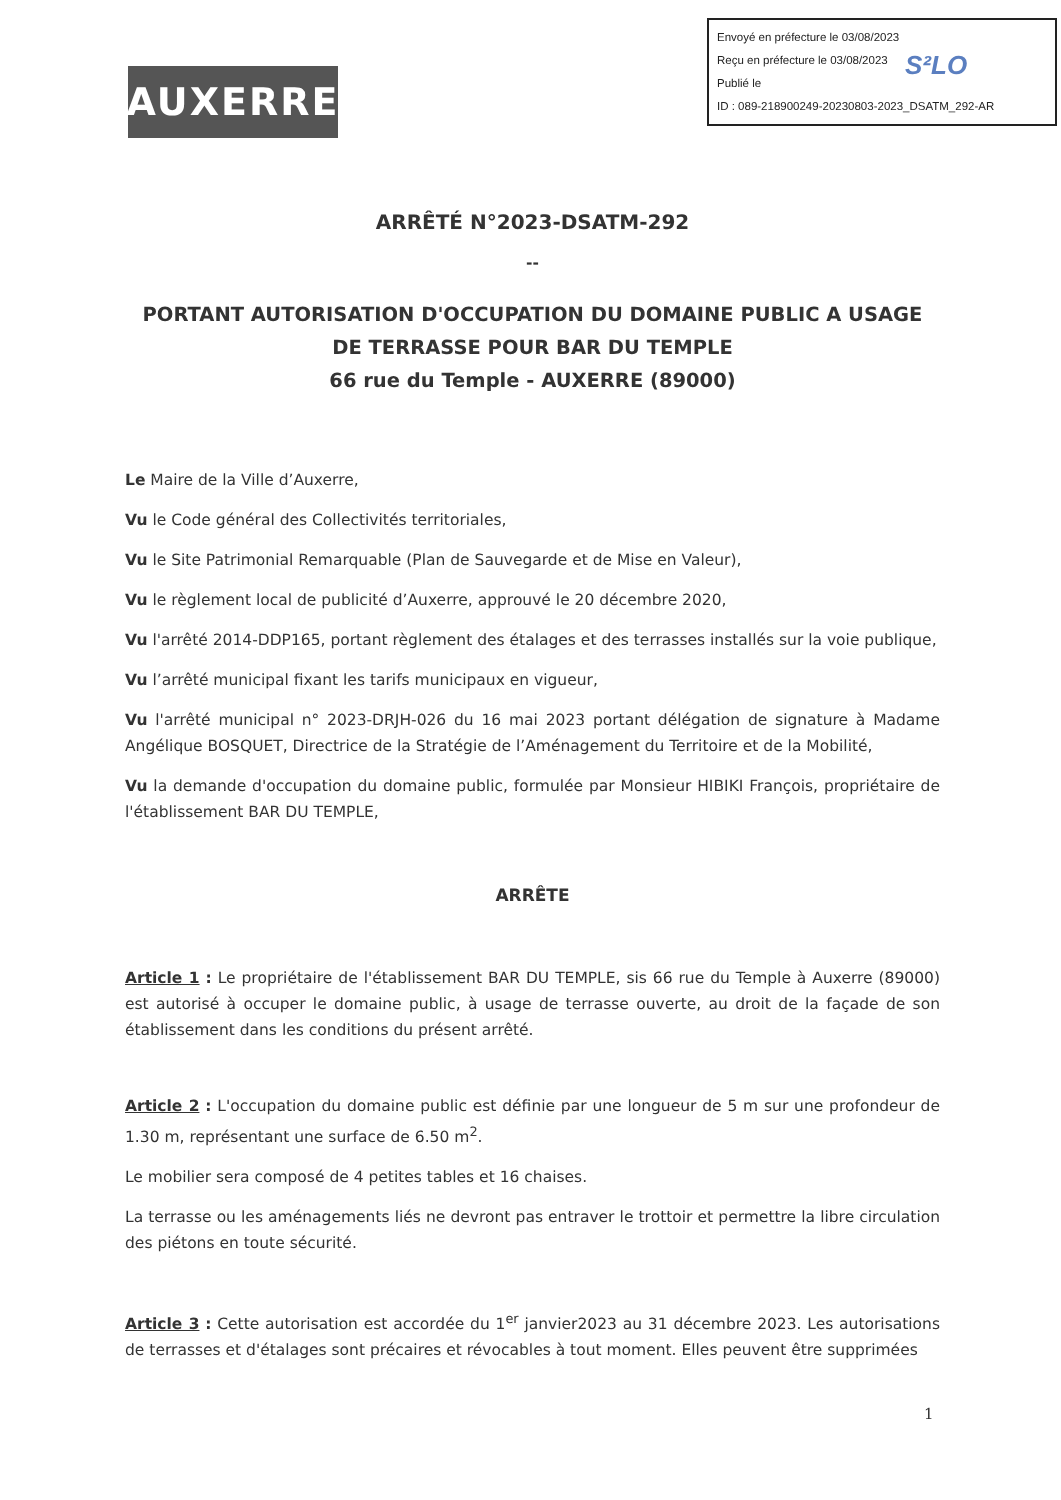AUXERRE
Envoyé en préfecture le 03/08/2023
Reçu en préfecture le 03/08/2023
Publié le
ID : 089-218900249-20230803-2023_DSATM_292-AR
S²LO
ARRÊTÉ N°2023-DSATM-292
--
PORTANT AUTORISATION D'OCCUPATION DU DOMAINE PUBLIC A USAGE DE TERRASSE POUR BAR DU TEMPLE
66 rue du Temple - AUXERRE (89000)
Le Maire de la Ville d’Auxerre,
Vu le Code général des Collectivités territoriales,
Vu le Site Patrimonial Remarquable (Plan de Sauvegarde et de Mise en Valeur),
Vu le règlement local de publicité d’Auxerre, approuvé le 20 décembre 2020,
Vu l'arrêté 2014-DDP165, portant règlement des étalages et des terrasses installés sur la voie publique,
Vu l’arrêté municipal fixant les tarifs municipaux en vigueur,
Vu l'arrêté municipal n° 2023-DRJH-026 du 16 mai 2023 portant délégation de signature à Madame Angélique BOSQUET, Directrice de la Stratégie de l’Aménagement du Territoire et de la Mobilité,
Vu la demande d'occupation du domaine public, formulée par Monsieur HIBIKI François, propriétaire de l'établissement BAR DU TEMPLE,
ARRÊTE
Article 1 : Le propriétaire de l'établissement BAR DU TEMPLE, sis 66 rue du Temple à Auxerre (89000) est autorisé à occuper le domaine public, à usage de terrasse ouverte, au droit de la façade de son établissement dans les conditions du présent arrêté.
Article 2 : L'occupation du domaine public est définie par une longueur de 5 m sur une profondeur de 1.30 m, représentant une surface de 6.50 m<sup>2</sup>.
Le mobilier sera composé de 4 petites tables et 16 chaises.
La terrasse ou les aménagements liés ne devront pas entraver le trottoir et permettre la libre circulation des piétons en toute sécurité.
Article 3 : Cette autorisation est accordée du 1<sup>er</sup> janvier2023 au 31 décembre 2023. Les autorisations de terrasses et d'étalages sont précaires et révocables à tout moment. Elles peuvent être supprimées
1